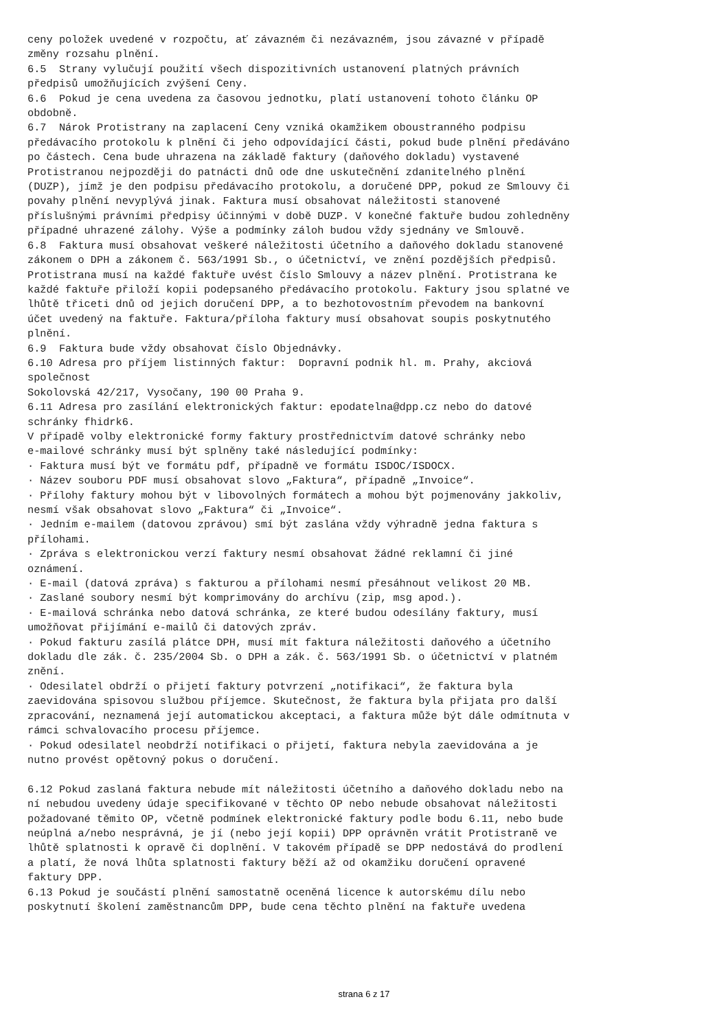ceny položek uvedené v rozpočtu, ať závazném či nezávazném, jsou závazné v případě změny rozsahu plnění. 6.5 Strany vylučují použití všech dispozitivních ustanovení platných právních předpisů umožňujících zvýšení Ceny. 6.6 Pokud je cena uvedena za časovou jednotku, platí ustanovení tohoto článku OP obdobně. 6.7 Nárok Protistrany na zaplacení Ceny vzniká okamžikem oboustranného podpisu předávacího protokolu k plnění či jeho odpovídající části, pokud bude plnění předáváno po částech. Cena bude uhrazena na základě faktury (daňového dokladu) vystavené Protistranou nejpozději do patnácti dnů ode dne uskutečnění zdanitelného plnění (DUZP), jímž je den podpisu předávacího protokolu, a doručené DPP, pokud ze Smlouvy či povahy plnění nevyplývá jinak. Faktura musí obsahovat náležitosti stanovené příslušnými právními předpisy účinnými v době DUZP. V konečné faktuře budou zohledněny případné uhrazené zálohy. Výše a podmínky záloh budou vždy sjednány ve Smlouvě. 6.8 Faktura musí obsahovat veškeré náležitosti účetního a daňového dokladu stanovené zákonem o DPH a zákonem č. 563/1991 Sb., o účetnictví, ve znění pozdějších předpisů. Protistrana musí na každé faktuře uvést číslo Smlouvy a název plnění. Protistrana ke každé faktuře přiloží kopii podepsaného předávacího protokolu. Faktury jsou splatné ve lhůtě třiceti dnů od jejich doručení DPP, a to bezhotovostním převodem na bankovní účet uvedený na faktuře. Faktura/příloha faktury musí obsahovat soupis poskytnutého plnění. 6.9 Faktura bude vždy obsahovat číslo Objednávky. 6.10 Adresa pro příjem listinných faktur: Dopravní podnik hl. m. Prahy, akciová společnost Sokolovská 42/217, Vysočany, 190 00 Praha 9. 6.11 Adresa pro zasílání elektronických faktur: epodatelna@dpp.cz nebo do datové schránky fhidrk6. V případě volby elektronické formy faktury prostřednictvím datové schránky nebo e-mailové schránky musí být splněny také následující podmínky: · Faktura musí být ve formátu pdf, případně ve formátu ISDOC/ISDOCX. · Název souboru PDF musí obsahovat slovo „Faktura“, případně „Invoice“. · Přílohy faktury mohou být v libovolných formátech a mohou být pojmenovány jakkoliv, nesmí však obsahovat slovo „Faktura“ či „Invoice“. · Jedním e-mailem (datovou zprávou) smí být zaslána vždy výhradně jedna faktura s přílohami. · Zpráva s elektronickou verzí faktury nesmí obsahovat žádné reklamní či jiné oznámení. · E-mail (datová zpráva) s fakturou a přílohami nesmí přesáhnout velikost 20 MB. · Zaslané soubory nesmí být komprimovány do archívu (zip, msg apod.). · E-mailová schránka nebo datová schránka, ze které budou odesílány faktury, musí umožňovat přijímání e-mailů či datových zpráv. · Pokud fakturu zasílá plátce DPH, musí mít faktura náležitosti daňového a účetního dokladu dle zák. č. 235/2004 Sb. o DPH a zák. č. 563/1991 Sb. o účetnictví v platném znění. · Odesilatel obdrží o přijetí faktury potvrzení „notifikaci“, že faktura byla zaevidována spisovou službou příjemce. Skutečnost, že faktura byla přijata pro další zpracování, neznamená její automatickou akceptaci, a faktura může být dále odmítnuta v rámci schvalovacího procesu příjemce. · Pokud odesilatel neobdrží notifikaci o přijetí, faktura nebyla zaevidována a je nutno provést opětovný pokus o doručení. 6.12 Pokud zaslaná faktura nebude mít náležitosti účetního a daňového dokladu nebo na ní nebudou uvedeny údaje specifikované v těchto OP nebo nebude obsahovat náležitosti požadované těmito OP, včetně podmínek elektronické faktury podle bodu 6.11, nebo bude neúplná a/nebo nesprávná, je jí (nebo její kopii) DPP oprávněn vrátit Protistraně ve lhůtě splatnosti k opravě či doplnění. V takovém případě se DPP nedostává do prodlení a platí, že nová lhůta splatnosti faktury běží až od okamžiku doručení opravené faktury DPP. 6.13 Pokud je součástí plnění samostatně oceněná licence k autorskému dílu nebo poskytnutí školení zaměstnancům DPP, bude cena těchto plnění na faktuře uvedena
strana 6 z 17